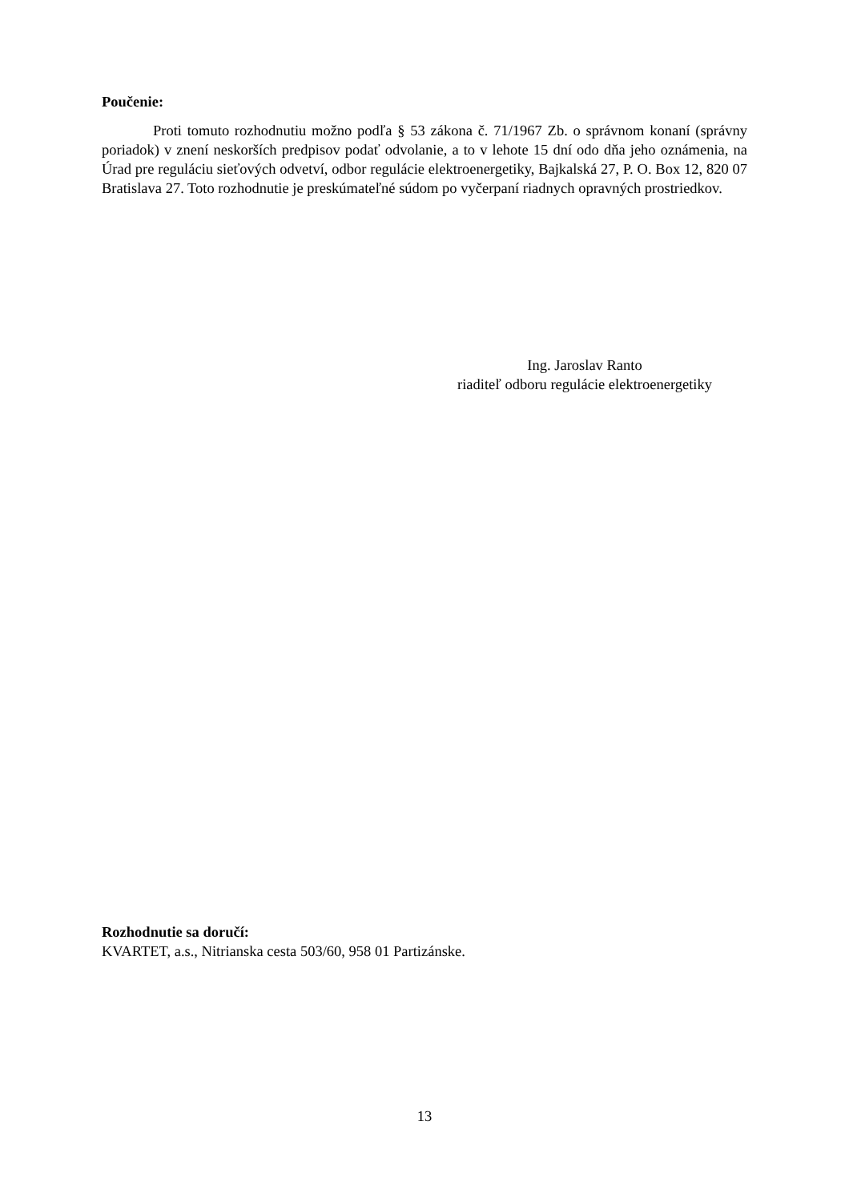Poučenie:
Proti tomuto rozhodnutiu možno podľa § 53 zákona č. 71/1967 Zb. o správnom konaní (správny poriadok) v znení neskorších predpisov podať odvolanie, a to v lehote 15 dní odo dňa jeho oznámenia, na Úrad pre reguláciu sieťových odvetví, odbor regulácie elektroenergetiky, Bajkalská 27, P. O. Box 12, 820 07 Bratislava 27. Toto rozhodnutie je preskúmateľné súdom po vyčerpaní riadnych opravných prostriedkov.
Ing. Jaroslav Ranto
riaditeľ odboru regulácie elektroenergetiky
Rozhodnutie sa doručí:
KVARTET, a.s., Nitrianska cesta 503/60, 958 01 Partizánske.
13